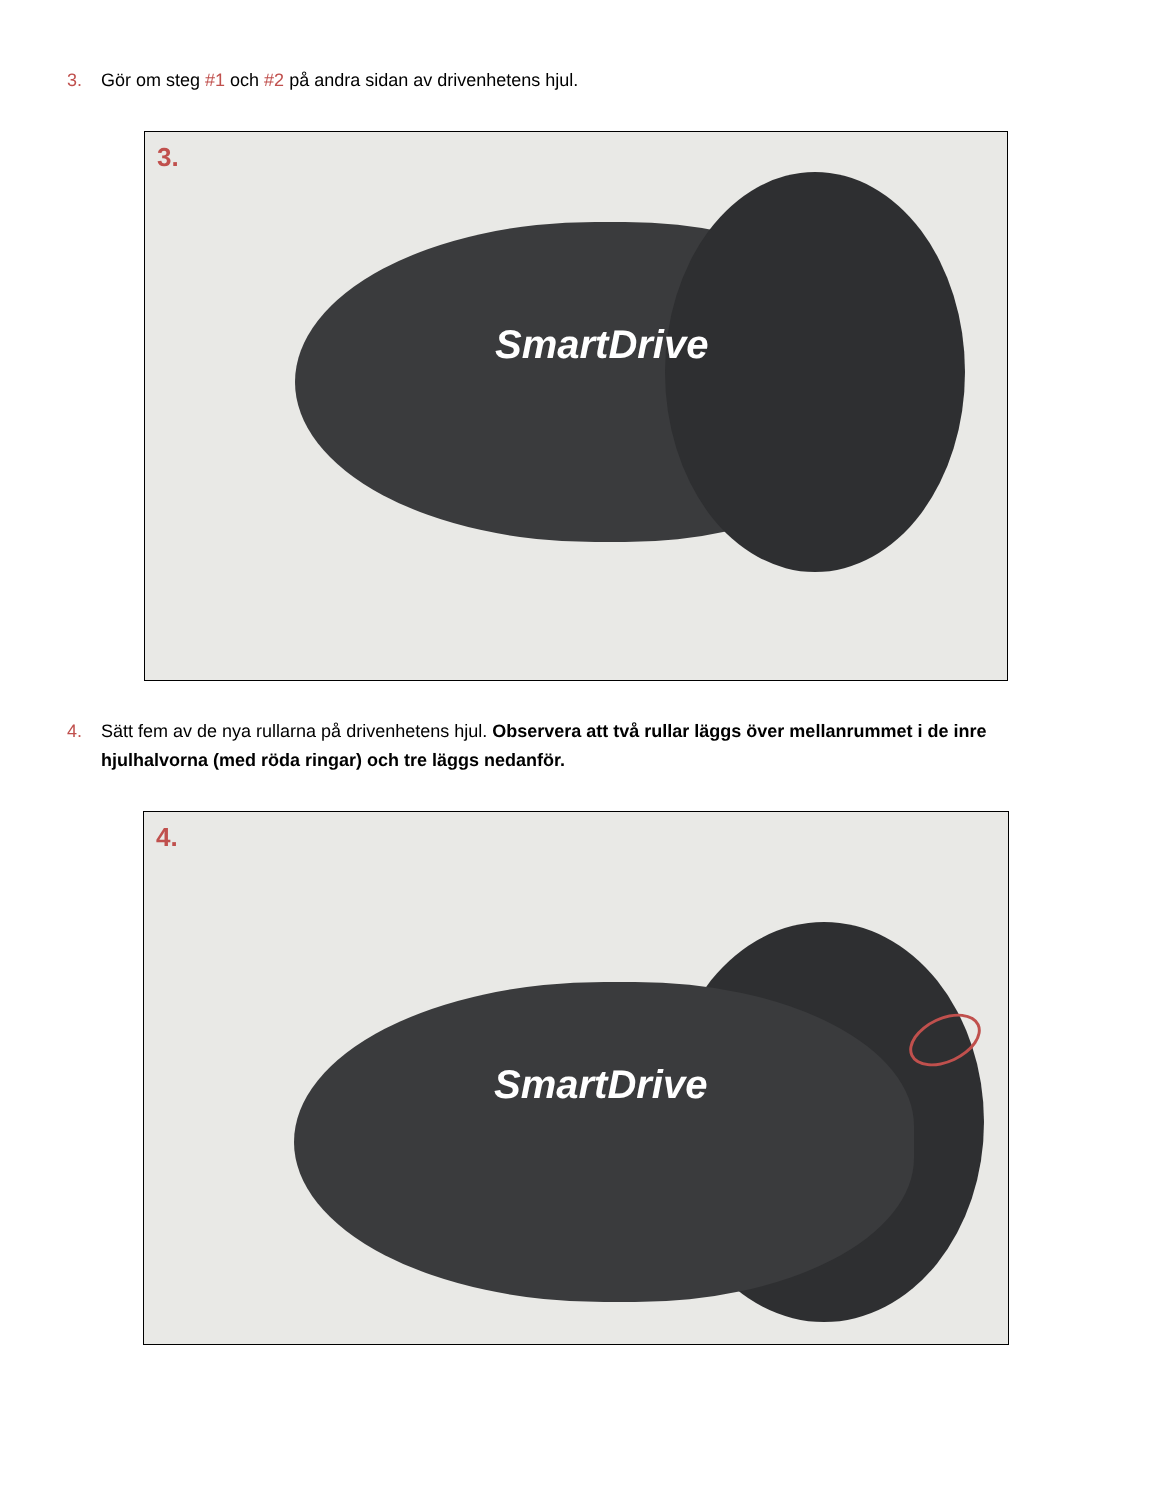3. Gör om steg #1 och #2 på andra sidan av drivenhetens hjul.
3.
SmartDrive
4. Sätt fem av de nya rullarna på drivenhetens hjul. Observera att två rullar läggs över mellanrummet i de inre hjulhalvorna (med röda ringar) och tre läggs nedanför.
4.
SmartDrive